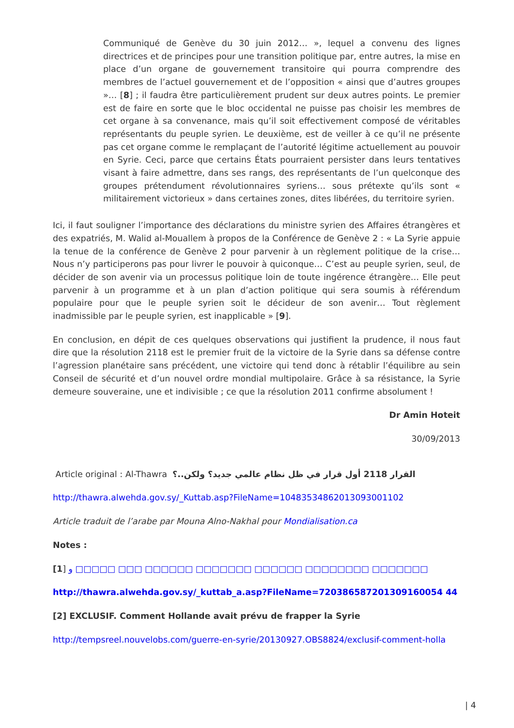Communiqué de Genève du 30 juin 2012… », lequel a convenu des lignes directrices et de principes pour une transition politique par, entre autres, la mise en place d’un organe de gouvernement transitoire qui pourra comprendre des membres de l’actuel gouvernement et de l’opposition « ainsi que d’autres groupes »… [8] ; il faudra être particulièrement prudent sur deux autres points. Le premier est de faire en sorte que le bloc occidental ne puisse pas choisir les membres de cet organe à sa convenance, mais qu’il soit effectivement composé de véritables représentants du peuple syrien. Le deuxième, est de veiller à ce qu’il ne présente pas cet organe comme le remplaçant de l’autorité légitime actuellement au pouvoir en Syrie. Ceci, parce que certains États pourraient persister dans leurs tentatives visant à faire admettre, dans ses rangs, des représentants de l’un quelconque des groupes prétendument révolutionnaires syriens… sous prétexte qu’ils sont « militairement victorieux » dans certaines zones, dites libérées, du territoire syrien.
Ici, il faut souligner l’importance des déclarations du ministre syrien des Affaires étrangères et des expatriés, M. Walid al-Mouallem à propos de la Conférence de Genève 2 : « La Syrie appuie la tenue de la conférence de Genève 2 pour parvenir à un règlement politique de la crise… Nous n’y participerons pas pour livrer le pouvoir à quiconque… C’est au peuple syrien, seul, de décider de son avenir via un processus politique loin de toute ingérence étrangère… Elle peut parvenir à un programme et à un plan d’action politique qui sera soumis à référendum populaire pour que le peuple syrien soit le décideur de son avenir… Tout règlement inadmissible par le peuple syrien, est inapplicable » [9].
En conclusion, en dépit de ces quelques observations qui justifient la prudence, il nous faut dire que la résolution 2118 est le premier fruit de la victoire de la Syrie dans sa défense contre l’agression planétaire sans précédent, une victoire qui tend donc à rétablir l’équilibre au sein Conseil de sécurité et d’un nouvel ordre mondial multipolaire. Grâce à sa résistance, la Syrie demeure souveraine, une et indivisible ; ce que la résolution 2011 confirme absolument !
Dr Amin Hoteit
30/09/2013
Article original : Al-Thawra القرار 2118 أول قرار في ظل نظام عالمي جديد؟ ولكن..؟
http://thawra.alwehda.gov.sy/_Kuttab.asp?FileName=10483534862013093001102
Article traduit de l’arabe par Mouna Alno-Nakhal pour Mondialisation.ca
Notes :
[1] و □□□□□ □□□ □□□□□□ □□□□□□□ □□□□□□ □□□□□□□□ □□□□□□□
http://thawra.alwehda.gov.sy/_kuttab_a.asp?FileName=720386587201309160054 44
[2] EXCLUSIF. Comment Hollande avait prévu de frapper la Syrie
http://tempsreel.nouvelobs.com/guerre-en-syrie/20130927.OBS8824/exclusif-comment-holla
| 4